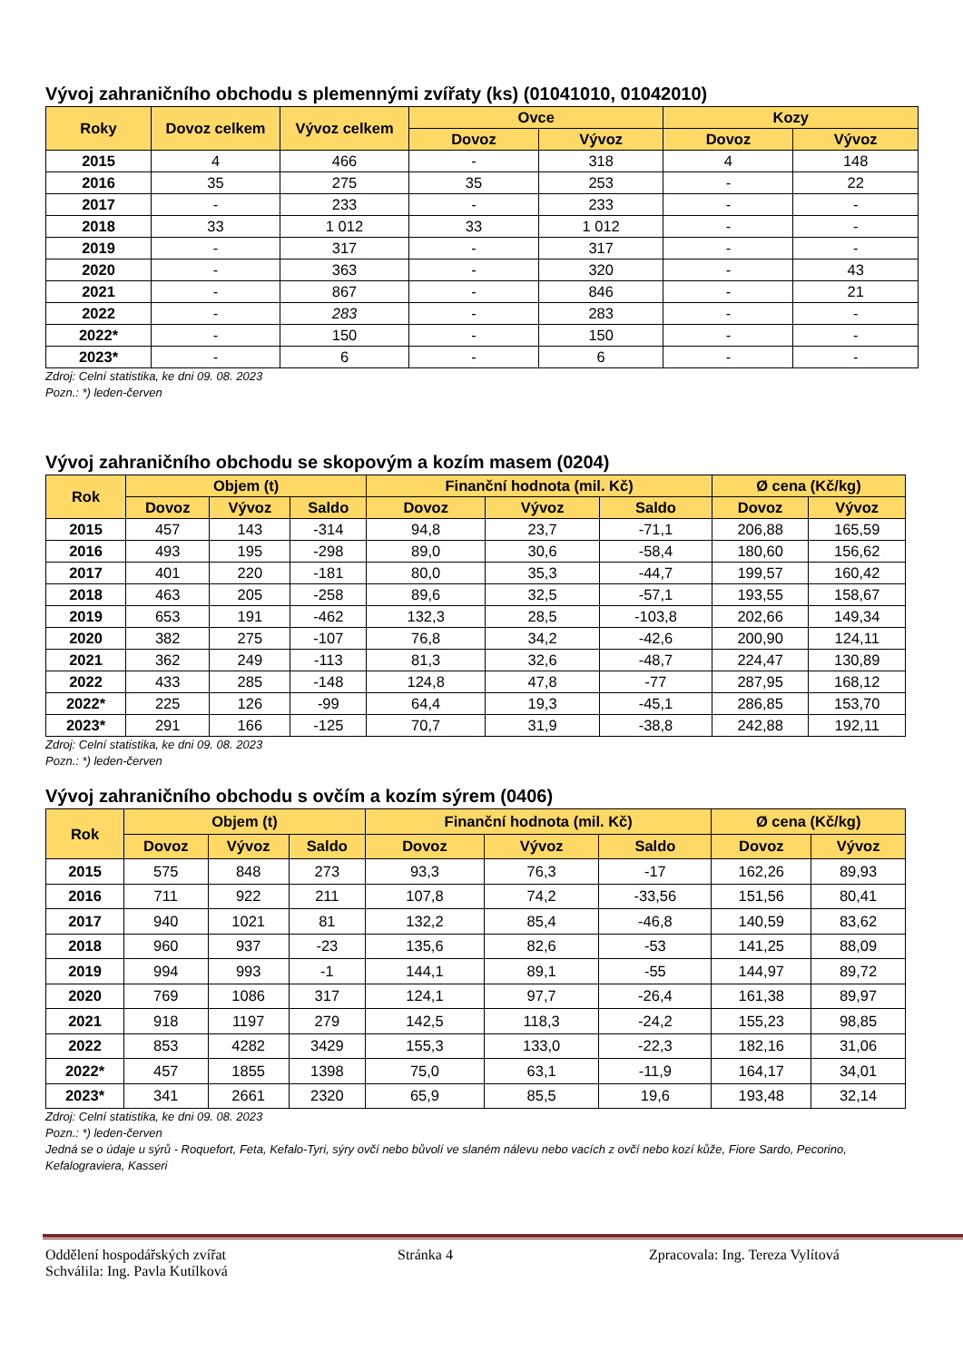Vývoj zahraničního obchodu s plemennými zvířaty (ks) (01041010, 01042010)
| Roky | Dovoz celkem | Vývoz celkem | Ovce | | Kozy | |
| --- | --- | --- | --- | --- | --- | --- |
| | | | Dovoz | Vývoz | Dovoz | Vývoz |
| 2015 | 4 | 466 | - | 318 | 4 | 148 |
| 2016 | 35 | 275 | 35 | 253 | - | 22 |
| 2017 | - | 233 | - | 233 | - | - |
| 2018 | 33 | 1 012 | 33 | 1 012 | - | - |
| 2019 | - | 317 | - | 317 | - | - |
| 2020 | - | 363 | - | 320 | - | 43 |
| 2021 | - | 867 | - | 846 | - | 21 |
| 2022 | - | 283 | - | 283 | - | - |
| 2022* | - | 150 | - | 150 | - | - |
| 2023* | - | 6 | - | 6 | - | - |
Zdroj: Celní statistika, ke dni 09. 08. 2023
Pozn.: *) leden-červen
Vývoj zahraničního obchodu se skopovým a kozím masem (0204)
| Rok | Objem (t) | | | Finanční hodnota (mil. Kč) | | | Ø cena (Kč/kg) | |
| --- | --- | --- | --- | --- | --- | --- | --- | --- |
| | Dovoz | Vývoz | Saldo | Dovoz | Vývoz | Saldo | Dovoz | Vývoz |
| 2015 | 457 | 143 | -314 | 94,8 | 23,7 | -71,1 | 206,88 | 165,59 |
| 2016 | 493 | 195 | -298 | 89,0 | 30,6 | -58,4 | 180,60 | 156,62 |
| 2017 | 401 | 220 | -181 | 80,0 | 35,3 | -44,7 | 199,57 | 160,42 |
| 2018 | 463 | 205 | -258 | 89,6 | 32,5 | -57,1 | 193,55 | 158,67 |
| 2019 | 653 | 191 | -462 | 132,3 | 28,5 | -103,8 | 202,66 | 149,34 |
| 2020 | 382 | 275 | -107 | 76,8 | 34,2 | -42,6 | 200,90 | 124,11 |
| 2021 | 362 | 249 | -113 | 81,3 | 32,6 | -48,7 | 224,47 | 130,89 |
| 2022 | 433 | 285 | -148 | 124,8 | 47,8 | -77 | 287,95 | 168,12 |
| 2022* | 225 | 126 | -99 | 64,4 | 19,3 | -45,1 | 286,85 | 153,70 |
| 2023* | 291 | 166 | -125 | 70,7 | 31,9 | -38,8 | 242,88 | 192,11 |
Zdroj: Celní statistika, ke dni 09. 08. 2023
Pozn.: *) leden-červen
Vývoj zahraničního obchodu s ovčím a kozím sýrem (0406)
| Rok | Objem (t) | | | Finanční hodnota (mil. Kč) | | | Ø cena (Kč/kg) | |
| --- | --- | --- | --- | --- | --- | --- | --- | --- |
| | Dovoz | Vývoz | Saldo | Dovoz | Vývoz | Saldo | Dovoz | Vývoz |
| 2015 | 575 | 848 | 273 | 93,3 | 76,3 | -17 | 162,26 | 89,93 |
| 2016 | 711 | 922 | 211 | 107,8 | 74,2 | -33,56 | 151,56 | 80,41 |
| 2017 | 940 | 1021 | 81 | 132,2 | 85,4 | -46,8 | 140,59 | 83,62 |
| 2018 | 960 | 937 | -23 | 135,6 | 82,6 | -53 | 141,25 | 88,09 |
| 2019 | 994 | 993 | -1 | 144,1 | 89,1 | -55 | 144,97 | 89,72 |
| 2020 | 769 | 1086 | 317 | 124,1 | 97,7 | -26,4 | 161,38 | 89,97 |
| 2021 | 918 | 1197 | 279 | 142,5 | 118,3 | -24,2 | 155,23 | 98,85 |
| 2022 | 853 | 4282 | 3429 | 155,3 | 133,0 | -22,3 | 182,16 | 31,06 |
| 2022* | 457 | 1855 | 1398 | 75,0 | 63,1 | -11,9 | 164,17 | 34,01 |
| 2023* | 341 | 2661 | 2320 | 65,9 | 85,5 | 19,6 | 193,48 | 32,14 |
Zdroj: Celní statistika, ke dni 09. 08. 2023
Pozn.: *) leden-červen
Jedná se o údaje u sýrů - Roquefort, Feta, Kefalo-Tyri, sýry ovčí nebo bůvolí ve slaném nálevu nebo vacích z ovčí nebo kozí kůže, Fiore Sardo, Pecorino, Kefalograviera, Kasseri
Oddělení hospodářských zvířat Stránka 4 Zpracovala: Ing. Tereza Vylítová
Schválila: Ing. Pavla Kutílková